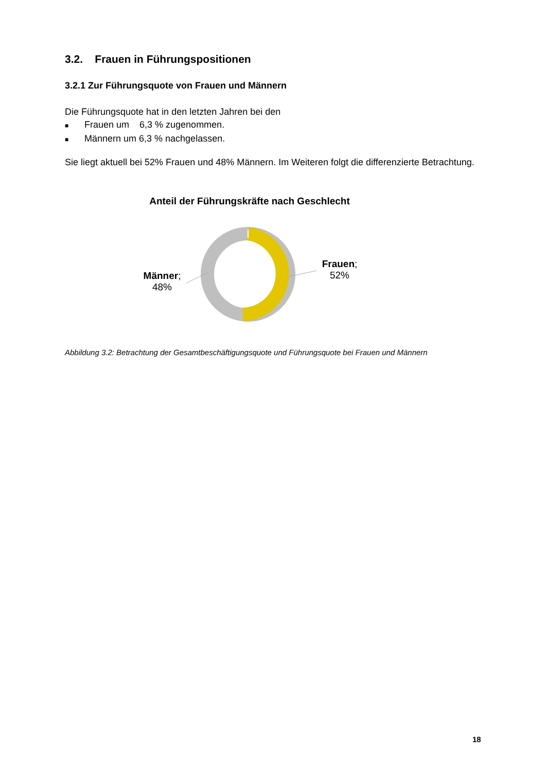3.2. Frauen in Führungspositionen
3.2.1 Zur Führungsquote von Frauen und Männern
Die Führungsquote hat in den letzten Jahren bei den
■ Frauen um 6,3 % zugenommen.
■ Männern um 6,3 % nachgelassen.
Sie liegt aktuell bei 52% Frauen und 48% Männern. Im Weiteren folgt die differenzierte Betrachtung.
Anteil der Führungskräfte nach Geschlecht
Männer;
48%
Frauen;
52%
Abbildung 3.2: Betrachtung der Gesamtbeschäftigungsquote und Führungsquote bei Frauen und Männern
18